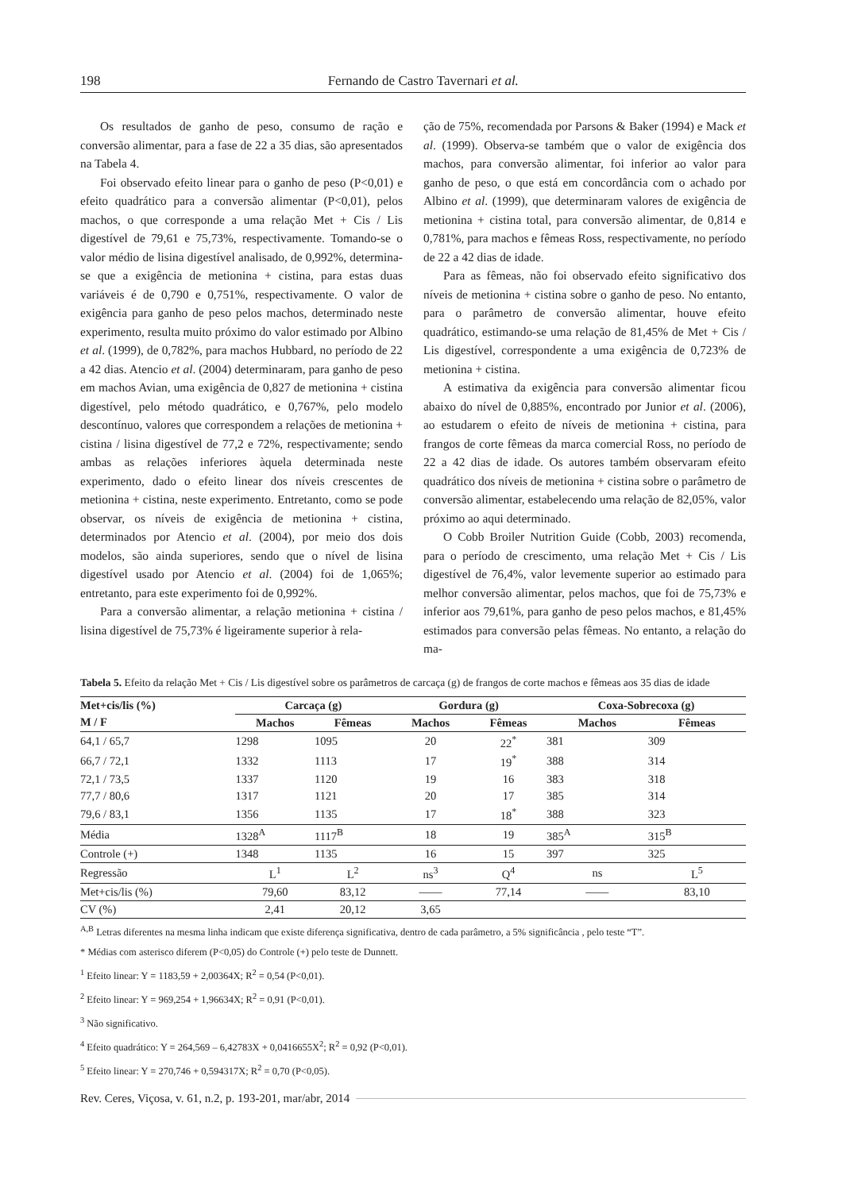198 Fernando de Castro Tavernari et al.
Os resultados de ganho de peso, consumo de ração e conversão alimentar, para a fase de 22 a 35 dias, são apresentados na Tabela 4.
Foi observado efeito linear para o ganho de peso (P<0,01) e efeito quadrático para a conversão alimentar (P<0,01), pelos machos, o que corresponde a uma relação Met + Cis / Lis digestível de 79,61 e 75,73%, respectivamente. Tomando-se o valor médio de lisina digestível analisado, de 0,992%, determina-se que a exigência de metionina + cistina, para estas duas variáveis é de 0,790 e 0,751%, respectivamente. O valor de exigência para ganho de peso pelos machos, determinado neste experimento, resulta muito próximo do valor estimado por Albino et al. (1999), de 0,782%, para machos Hubbard, no período de 22 a 42 dias. Atencio et al. (2004) determinaram, para ganho de peso em machos Avian, uma exigência de 0,827 de metionina + cistina digestível, pelo método quadrático, e 0,767%, pelo modelo descontínuo, valores que correspondem a relações de metionina + cistina / lisina digestível de 77,2 e 72%, respectivamente; sendo ambas as relações inferiores àquela determinada neste experimento, dado o efeito linear dos níveis crescentes de metionina + cistina, neste experimento. Entretanto, como se pode observar, os níveis de exigência de metionina + cistina, determinados por Atencio et al. (2004), por meio dos dois modelos, são ainda superiores, sendo que o nível de lisina digestível usado por Atencio et al. (2004) foi de 1,065%; entretanto, para este experimento foi de 0,992%.
Para a conversão alimentar, a relação metionina + cistina / lisina digestível de 75,73% é ligeiramente superior à rela-
ção de 75%, recomendada por Parsons & Baker (1994) e Mack et al. (1999). Observa-se também que o valor de exigência dos machos, para conversão alimentar, foi inferior ao valor para ganho de peso, o que está em concordância com o achado por Albino et al. (1999), que determinaram valores de exigência de metionina + cistina total, para conversão alimentar, de 0,814 e 0,781%, para machos e fêmeas Ross, respectivamente, no período de 22 a 42 dias de idade.
Para as fêmeas, não foi observado efeito significativo dos níveis de metionina + cistina sobre o ganho de peso. No entanto, para o parâmetro de conversão alimentar, houve efeito quadrático, estimando-se uma relação de 81,45% de Met + Cis / Lis digestível, correspondente a uma exigência de 0,723% de metionina + cistina.
A estimativa da exigência para conversão alimentar ficou abaixo do nível de 0,885%, encontrado por Junior et al. (2006), ao estudarem o efeito de níveis de metionina + cistina, para frangos de corte fêmeas da marca comercial Ross, no período de 22 a 42 dias de idade. Os autores também observaram efeito quadrático dos níveis de metionina + cistina sobre o parâmetro de conversão alimentar, estabelecendo uma relação de 82,05%, valor próximo ao aqui determinado.
O Cobb Broiler Nutrition Guide (Cobb, 2003) recomenda, para o período de crescimento, uma relação Met + Cis / Lis digestível de 76,4%, valor levemente superior ao estimado para melhor conversão alimentar, pelos machos, que foi de 75,73% e inferior aos 79,61%, para ganho de peso pelos machos, e 81,45% estimados para conversão pelas fêmeas. No entanto, a relação do ma-
Tabela 5. Efeito da relação Met + Cis / Lis digestível sobre os parâmetros de carcaça (g) de frangos de corte machos e fêmeas aos 35 dias de idade
| Met+cis/lis (%) | Carcaça (g) | | Gordura (g) | | Coxa-Sobrecoxa (g) | |
| --- | --- | --- | --- | --- | --- | --- |
| M / F | Machos | Fêmeas | Machos | Fêmeas | Machos | Fêmeas |
| 64,1 / 65,7 | 1298 | 1095 | 20 | 22<sup>*</sup> | 381 | 309 |
| 66,7 / 72,1 | 1332 | 1113 | 17 | 19<sup>*</sup> | 388 | 314 |
| 72,1 / 73,5 | 1337 | 1120 | 19 | 16 | 383 | 318 |
| 77,7 / 80,6 | 1317 | 1121 | 20 | 17 | 385 | 314 |
| 79,6 / 83,1 | 1356 | 1135 | 17 | 18<sup>*</sup> | 388 | 323 |
| Média | 1328<sup>A</sup> | 1117<sup>B</sup> | 18 | 19 | 385<sup>A</sup> | 315<sup>B</sup> |
| Controle (+) | 1348 | 1135 | 16 | 15 | 397 | 325 |
| Regressão | L<sup>1</sup> | L<sup>2</sup> | ns<sup>3</sup> | Q<sup>4</sup> | ns | L<sup>5</sup> |
| Met+cis/lis (%) | 79,60 | 83,12 | —— | 77,14 | —— | 83,10 |
| CV (%) | 2,41 | 20,12 | 3,65 | | | |
<sup>A,B</sup> Letras diferentes na mesma linha indicam que existe diferença significativa, dentro de cada parâmetro, a 5% significância , pelo teste “T”.
* Médias com asterisco diferem (P<0,05) do Controle (+) pelo teste de Dunnett.
<sup>1</sup> Efeito linear: Y = 1183,59 + 2,00364X; R<sup>2</sup> = 0,54 (P<0,01).
<sup>2</sup> Efeito linear: Y = 969,254 + 1,96634X; R<sup>2</sup> = 0,91 (P<0,01).
<sup>3</sup> Não significativo.
<sup>4</sup> Efeito quadrático: Y = 264,569 – 6,42783X + 0,0416655X<sup>2</sup>; R<sup>2</sup> = 0,92 (P<0,01).
<sup>5</sup> Efeito linear: Y = 270,746 + 0,594317X; R<sup>2</sup> = 0,70 (P<0,05).
Rev. Ceres, Viçosa, v. 61, n.2, p. 193-201, mar/abr, 2014